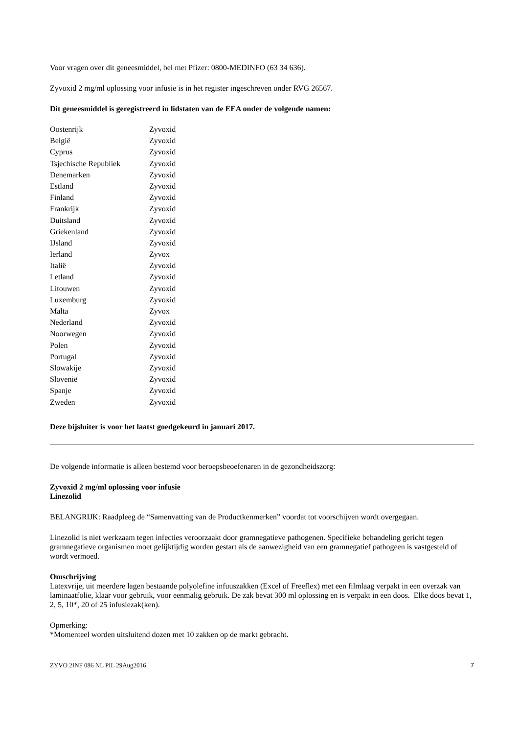Voor vragen over dit geneesmiddel, bel met Pfizer: 0800-MEDINFO (63 34 636).
Zyvoxid 2 mg/ml oplossing voor infusie is in het register ingeschreven onder RVG 26567.
Dit geneesmiddel is geregistreerd in lidstaten van de EEA onder de volgende namen:
| Oostenrijk | Zyvoxid |
| België | Zyvoxid |
| Cyprus | Zyvoxid |
| Tsjechische Republiek | Zyvoxid |
| Denemarken | Zyvoxid |
| Estland | Zyvoxid |
| Finland | Zyvoxid |
| Frankrijk | Zyvoxid |
| Duitsland | Zyvoxid |
| Griekenland | Zyvoxid |
| IJsland | Zyvoxid |
| Ierland | Zyvox |
| Italië | Zyvoxid |
| Letland | Zyvoxid |
| Litouwen | Zyvoxid |
| Luxemburg | Zyvoxid |
| Malta | Zyvox |
| Nederland | Zyvoxid |
| Noorwegen | Zyvoxid |
| Polen | Zyvoxid |
| Portugal | Zyvoxid |
| Slowakije | Zyvoxid |
| Slovenië | Zyvoxid |
| Spanje | Zyvoxid |
| Zweden | Zyvoxid |
Deze bijsluiter is voor het laatst goedgekeurd in januari 2017.
De volgende informatie is alleen bestemd voor beroepsbeoefenaren in de gezondheidszorg:
Zyvoxid 2 mg/ml oplossing voor infusie
Linezolid
BELANGRIJK: Raadpleeg de “Samenvatting van de Productkenmerken” voordat tot voorschijven wordt overgegaan.
Linezolid is niet werkzaam tegen infecties veroorzaakt door gramnegatieve pathogenen. Specifieke behandeling gericht tegen gramnegatieve organismen moet gelijktijdig worden gestart als de aanwezigheid van een gramnegatief pathogeen is vastgesteld of wordt vermoed.
Omschrijving
Latexvrije, uit meerdere lagen bestaande polyolefine infuuszakken (Excel of Freeflex) met een filmlaag verpakt in een overzak van laminaatfolie, klaar voor gebruik, voor eenmalig gebruik. De zak bevat 300 ml oplossing en is verpakt in een doos. Elke doos bevat 1, 2, 5, 10*, 20 of 25 infusiezak(ken).
Opmerking:
*Momenteel worden uitsluitend dozen met 10 zakken op de markt gebracht.
ZYVO 2INF 086 NL PIL 29Aug2016 7